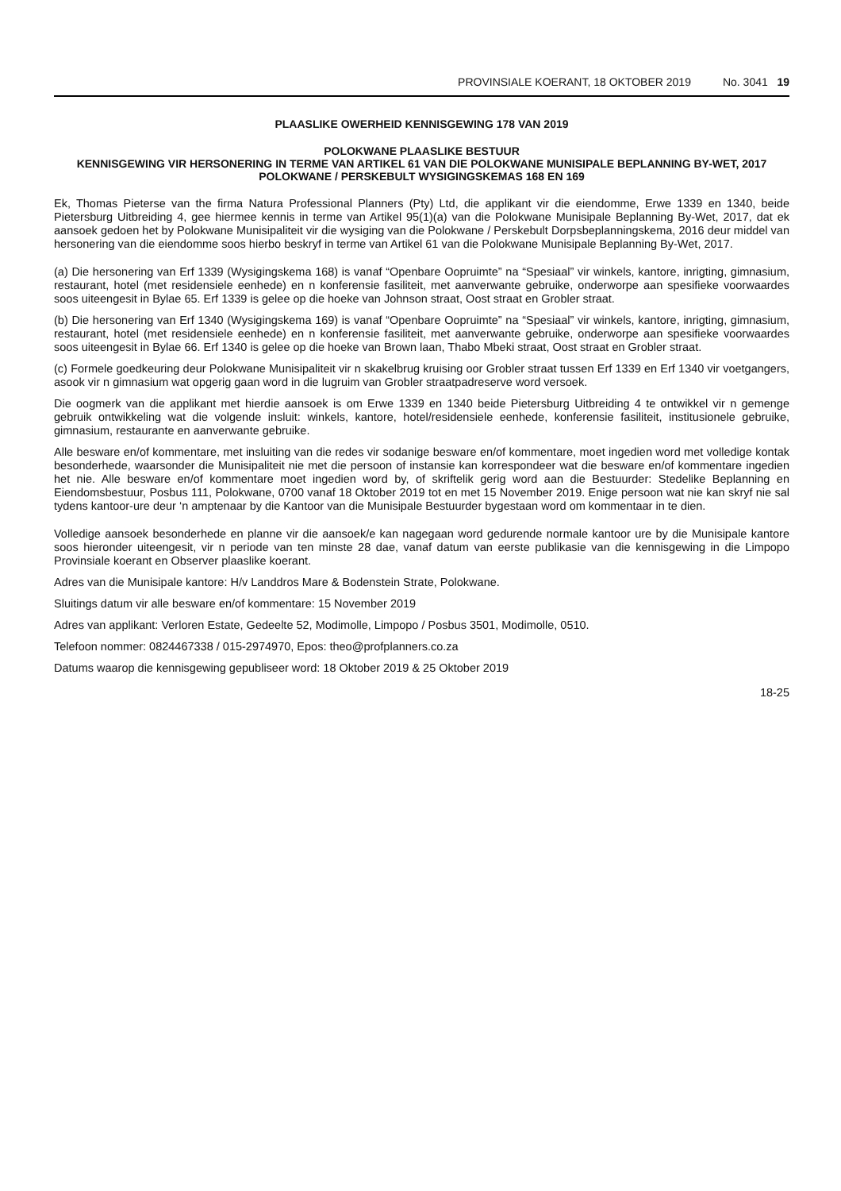PROVINSIALE KOERANT, 18 OKTOBER 2019 No. 3041 19
PLAASLIKE OWERHEID KENNISGEWING 178 VAN 2019
POLOKWANE PLAASLIKE BESTUUR
KENNISGEWING VIR HERSONERING IN TERME VAN ARTIKEL 61 VAN DIE POLOKWANE MUNISIPALE BEPLANNING BY-WET, 2017
POLOKWANE / PERSKEBULT WYSIGINGSKEMAS 168 EN 169
Ek, Thomas Pieterse van the firma Natura Professional Planners (Pty) Ltd, die applikant vir die eiendomme, Erwe 1339 en 1340, beide Pietersburg Uitbreiding 4, gee hiermee kennis in terme van Artikel 95(1)(a) van die Polokwane Munisipale Beplanning By-Wet, 2017, dat ek aansoek gedoen het by Polokwane Munisipaliteit vir die wysiging van die Polokwane / Perskebult Dorpsbeplanningskema, 2016 deur middel van hersonering van die eiendomme soos hierbo beskryf in terme van Artikel 61 van die Polokwane Munisipale Beplanning By-Wet, 2017.
(a) Die hersonering van Erf 1339 (Wysigingskema 168) is vanaf “Openbare Oopruimte” na “Spesiaal” vir winkels, kantore, inrigting, gimnasium, restaurant, hotel (met residensiele eenhede) en n konferensie fasiliteit, met aanverwante gebruike, onderworpe aan spesifieke voorwaardes soos uiteengesit in Bylae 65. Erf 1339 is gelee op die hoeke van Johnson straat, Oost straat en Grobler straat.
(b) Die hersonering van Erf 1340 (Wysigingskema 169) is vanaf “Openbare Oopruimte” na “Spesiaal” vir winkels, kantore, inrigting, gimnasium, restaurant, hotel (met residensiele eenhede) en n konferensie fasiliteit, met aanverwante gebruike, onderworpe aan spesifieke voorwaardes soos uiteengesit in Bylae 66. Erf 1340 is gelee op die hoeke van Brown laan, Thabo Mbeki straat, Oost straat en Grobler straat.
(c) Formele goedkeuring deur Polokwane Munisipaliteit vir n skakelbrug kruising oor Grobler straat tussen Erf 1339 en Erf 1340 vir voetgangers, asook vir n gimnasium wat opgerig gaan word in die lugruim van Grobler straatpadreserve word versoek.
Die oogmerk van die applikant met hierdie aansoek is om Erwe 1339 en 1340 beide Pietersburg Uitbreiding 4 te ontwikkel vir n gemenge gebruik ontwikkeling wat die volgende insluit: winkels, kantore, hotel/residensiele eenhede, konferensie fasiliteit, institusionele gebruike, gimnasium, restaurante en aanverwante gebruike.
Alle besware en/of kommentare, met insluiting van die redes vir sodanige besware en/of kommentare, moet ingedien word met volledige kontak besonderhede, waarsonder die Munisipaliteit nie met die persoon of instansie kan korrespondeer wat die besware en/of kommentare ingedien het nie. Alle besware en/of kommentare moet ingedien word by, of skriftelik gerig word aan die Bestuurder: Stedelike Beplanning en Eiendomsbestuur, Posbus 111, Polokwane, 0700 vanaf 18 Oktober 2019 tot en met 15 November 2019. Enige persoon wat nie kan skryf nie sal tydens kantoor-ure deur ‘n amptenaar by die Kantoor van die Munisipale Bestuurder bygestaan word om kommentaar in te dien.
Volledige aansoek besonderhede en planne vir die aansoek/e kan nagegaan word gedurende normale kantoor ure by die Munisipale kantore soos hieronder uiteengesit, vir n periode van ten minste 28 dae, vanaf datum van eerste publikasie van die kennisgewing in die Limpopo Provinsiale koerant en Observer plaaslike koerant.
Adres van die Munisipale kantore: H/v Landdros Mare & Bodenstein Strate, Polokwane.
Sluitings datum vir alle besware en/of kommentare: 15 November 2019
Adres van applikant: Verloren Estate, Gedeelte 52, Modimolle, Limpopo / Posbus 3501, Modimolle, 0510.
Telefoon nommer: 0824467338 / 015-2974970, Epos: theo@profplanners.co.za
Datums waarop die kennisgewing gepubliseer word: 18 Oktober 2019 & 25 Oktober 2019
18-25